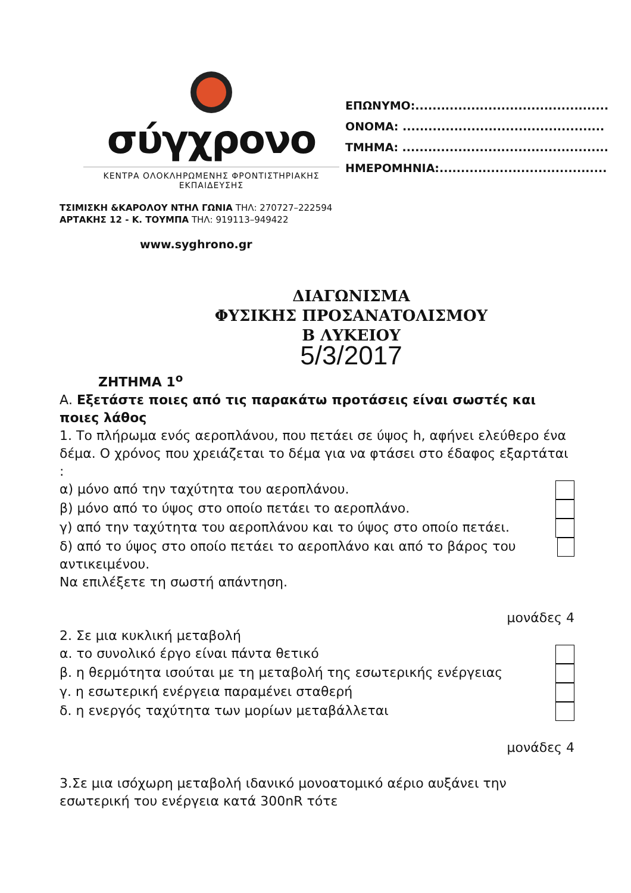σύγχρονο
ΚΕΝΤΡΑ ΟΛΟΚΛΗΡΩΜΕΝΗΣ ΦΡΟΝΤΙΣΤΗΡΙΑΚΗΣ ΕΚΠΑΙΔΕΥΣΗΣ
ΕΠΩΝΥΜΟ:.............................................
ΟΝΟΜΑ: ...............................................
ΤΜΗΜΑ: ................................................
ΗΜΕΡΟΜΗΝΙΑ:.......................................
ΤΣΙΜΙΣΚΗ &ΚΑΡΟΛΟΥ ΝΤΗΛ ΓΩΝΙΑ ΤΗΛ: 270727–222594
ΑΡΤΑΚΗΣ 12 - Κ. ΤΟΥΜΠΑ ΤΗΛ: 919113–949422
www.syghrono.gr
ΔΙΑΓΩΝΙΣΜΑ
ΦΥΣΙΚΗΣ ΠΡΟΣΑΝΑΤΟΛΙΣΜΟΥ
Β ΛΥΚΕΙΟΥ
5/3/2017
ΖΗΤΗΜΑ 1<sup>ο</sup>
Α. Εξετάστε ποιες από τις παρακάτω προτάσεις είναι σωστές και ποιες λάθος
1. Το πλήρωμα ενός αεροπλάνου, που πετάει σε ύψος h, αφήνει ελεύθερο ένα δέμα. Ο χρόνος που χρειάζεται το δέμα για να φτάσει στο έδαφος εξαρτάται :
α) μόνο από την ταχύτητα του αεροπλάνου.
β) μόνο από το ύψος στο οποίο πετάει το αεροπλάνο.
γ) από την ταχύτητα του αεροπλάνου και το ύψος στο οποίο πετάει.
δ) από το ύψος στο οποίο πετάει το αεροπλάνο και από το βάρος του αντικειμένου.
Να επιλέξετε τη σωστή απάντηση.
μονάδες 4
2. Σε μια κυκλική μεταβολή
α. το συνολικό έργο είναι πάντα θετικό
β. η θερμότητα ισούται με τη μεταβολή της εσωτερικής ενέργειας
γ. η εσωτερική ενέργεια παραμένει σταθερή
δ. η ενεργός ταχύτητα των μορίων μεταβάλλεται
μονάδες 4
3.Σε μια ισόχωρη μεταβολή ιδανικό μονοατομικό αέριο αυξάνει την εσωτερική του ενέργεια κατά 300nR τότε